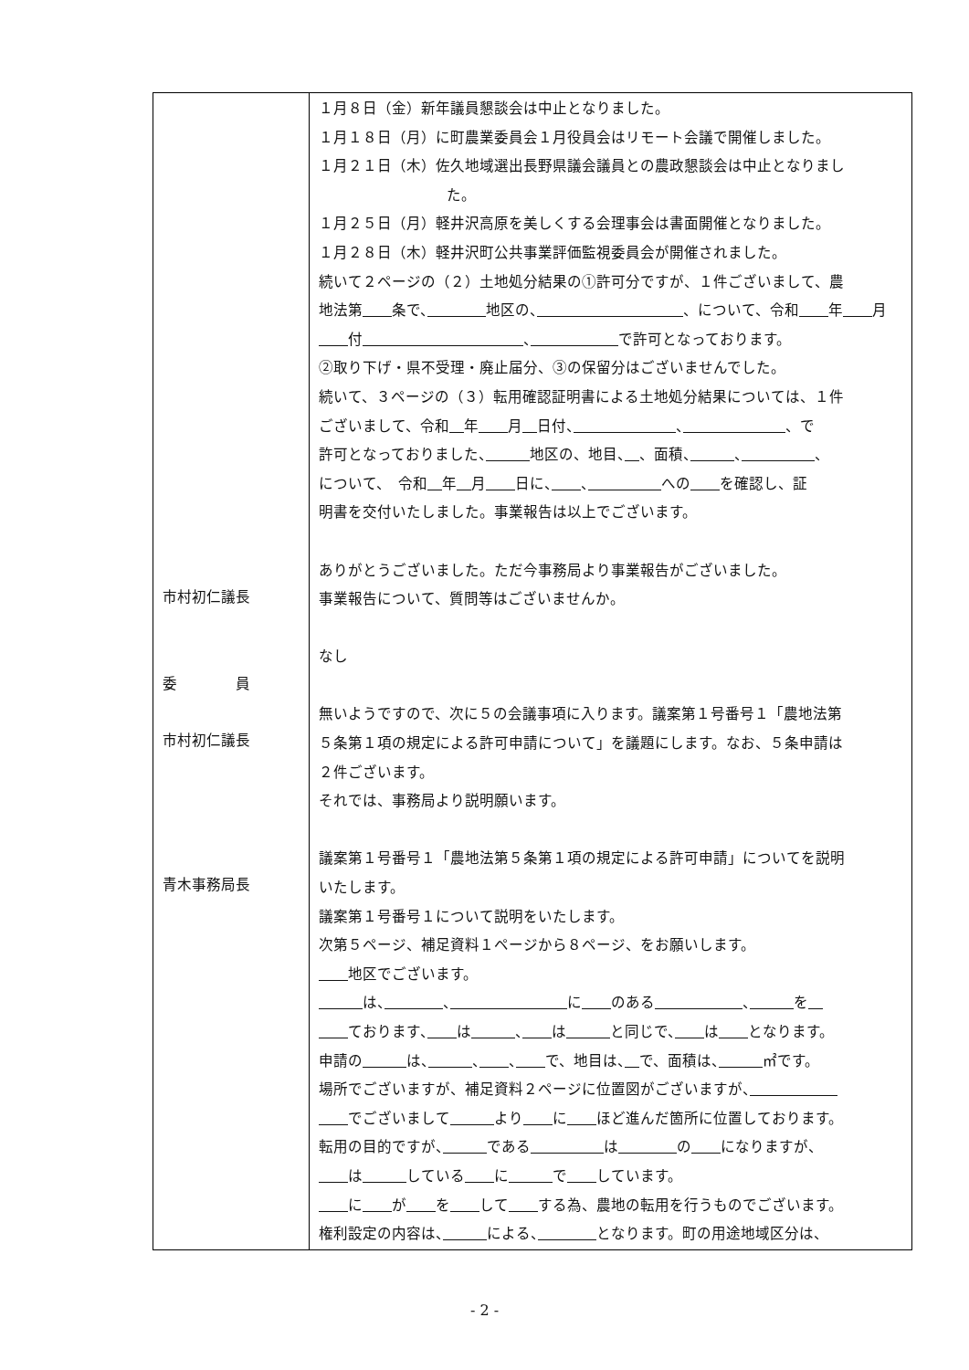| 市村初仁議長 委 員 市村初仁議長 青木事務局長 | １月８日（金）新年議員懇談会は中止となりました。 １月１８日（月）に町農業委員会１月役員会はリモート会議で開催しました。 １月２１日（木）佐久地域選出長野県議会議員との農政懇談会は中止となりまし た。 １月２５日（月）軽井沢高原を美しくする会理事会は書面開催となりました。 １月２８日（木）軽井沢町公共事業評価監視委員会が開催されました。 続いて２ページの（２）土地処分結果の①許可分ですが、１件ございまして、農 地法第 条で、 地区の、 、について、令和 年 月 付 、 で許可となっております。 ②取り下げ・県不受理・廃止届分、③の保留分はございませんでした。 続いて、３ページの（３）転用確認証明書による土地処分結果については、１件 ございまして、令和 年 月 日付、 、 、で 許可となっておりました、 地区の、地目、 、面積、 、 、 について、 令和 年 月 日に、 、 への を確認し、証 明書を交付いたしました。事業報告は以上でございます。 ありがとうございました。ただ今事務局より事業報告がございました。 事業報告について、質問等はございませんか。 なし 無いようですので、次に５の会議事項に入ります。議案第１号番号１「農地法第 ５条第１項の規定による許可申請について」を議題にします。なお、５条申請は ２件ございます。 それでは、事務局より説明願います。 議案第１号番号１「農地法第５条第１項の規定による許可申請」についてを説明 いたします。 議案第１号番号１について説明をいたします。 次第５ページ、補足資料１ページから８ページ、をお願いします。 地区でございます。 は、 、 に のある 、 を ております、 は 、 は と同じで、 は となります。 申請の は、 、 、 で、地目は、 で、面積は、 ㎡です。 場所でございますが、補足資料２ページに位置図がございますが、 でございまして より に ほど進んだ箇所に位置しております。 転用の目的ですが、 である は の になりますが、 は している に で しています。 に が を して する為、農地の転用を行うものでございます。 権利設定の内容は、 による、 となります。町の用途地域区分は、 |
- 2 -